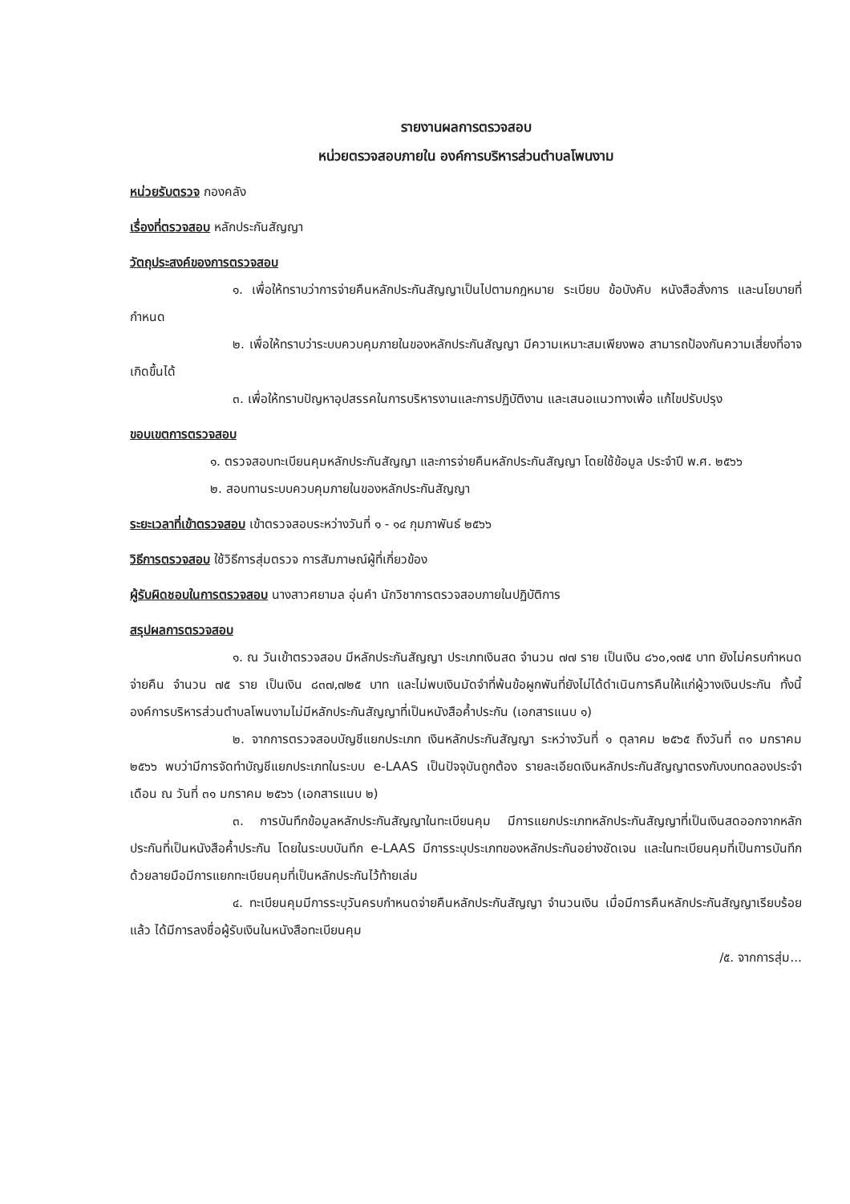รายงานผลการตรวจสอบ
หน่วยตรวจสอบภายใน องค์การบริหารส่วนตำบลโพนงาม
หน่วยรับตรวจ กองคลัง
เรื่องที่ตรวจสอบ หลักประกันสัญญา
วัตถุประสงค์ของการตรวจสอบ
๑. เพื่อให้ทราบว่าการจ่ายคืนหลักประกันสัญญาเป็นไปตามกฎหมาย ระเบียบ ข้อบังคับ หนังสือสั่งการ และนโยบายที่กำหนด
๒. เพื่อให้ทราบว่าระบบควบคุมภายในของหลักประกันสัญญา มีความเหมาะสมเพียงพอ สามารถป้องกันความเสี่ยงที่อาจเกิดขึ้นได้
๓. เพื่อให้ทราบปัญหาอุปสรรคในการบริหารงานและการปฏิบัติงาน และเสนอแนวทางเพื่อ แก้ไขปรับปรุง
ขอบเขตการตรวจสอบ
๑. ตรวจสอบทะเบียนคุมหลักประกันสัญญา และการจ่ายคืนหลักประกันสัญญา โดยใช้ข้อมูล ประจำปี พ.ศ. ๒๕๖๖
๒. สอบทานระบบควบคุมภายในของหลักประกันสัญญา
ระยะเวลาที่เข้าตรวจสอบ เข้าตรวจสอบระหว่างวันที่ ๑ - ๑๔ กุมภาพันธ์ ๒๕๖๖
วิธีการตรวจสอบ ใช้วิธีการสุ่มตรวจ การสัมภาษณ์ผู้ที่เกี่ยวข้อง
ผู้รับผิดชอบในการตรวจสอบ นางสาวศยามล อุ่นคำ นักวิชาการตรวจสอบภายในปฏิบัติการ
สรุปผลการตรวจสอบ
๑. ณ วันเข้าตรวจสอบ มีหลักประกันสัญญา ประเภทเงินสด จำนวน ๗๗ ราย เป็นเงิน ๘๖๐,๑๗๕ บาท ยังไม่ครบกำหนดจ่ายคืน จำนวน ๗๕ ราย เป็นเงิน ๘๓๗,๗๒๕ บาท และไม่พบเงินมัดจำที่พ้นข้อผูกพันที่ยังไม่ได้ดำเนินการคืนให้แก่ผู้วางเงินประกัน ทั้งนี้ องค์การบริหารส่วนตำบลโพนงามไม่มีหลักประกันสัญญาที่เป็นหนังสือค้ำประกัน (เอกสารแนบ ๑)
๒. จากการตรวจสอบบัญชีแยกประเภท เงินหลักประกันสัญญา ระหว่างวันที่ ๑ ตุลาคม ๒๕๖๕ ถึงวันที่ ๓๑ มกราคม ๒๕๖๖ พบว่ามีการจัดทำบัญชีแยกประเภทในระบบ e-LAAS เป็นปัจจุบันถูกต้อง รายละเอียดเงินหลักประกันสัญญาตรงกับงบทดลองประจำเดือน ณ วันที่ ๓๑ มกราคม ๒๕๖๖ (เอกสารแนบ ๒)
๓. การบันทึกข้อมูลหลักประกันสัญญาในทะเบียนคุม มีการแยกประเภทหลักประกันสัญญาที่เป็นเงินสดออกจากหลักประกันที่เป็นหนังสือค้ำประกัน โดยในระบบบันทึก e-LAAS มีการระบุประเภทของหลักประกันอย่างชัดเจน และในทะเบียนคุมที่เป็นการบันทึกด้วยลายมือมีการแยกทะเบียนคุมที่เป็นหลักประกันไว้ท้ายเล่ม
๔. ทะเบียนคุมมีการระบุวันครบกำหนดจ่ายคืนหลักประกันสัญญา จำนวนเงิน เมื่อมีการคืนหลักประกันสัญญาเรียบร้อยแล้ว ได้มีการลงชื่อผู้รับเงินในหนังสือทะเบียนคุม
/๕. จากการสุ่ม...